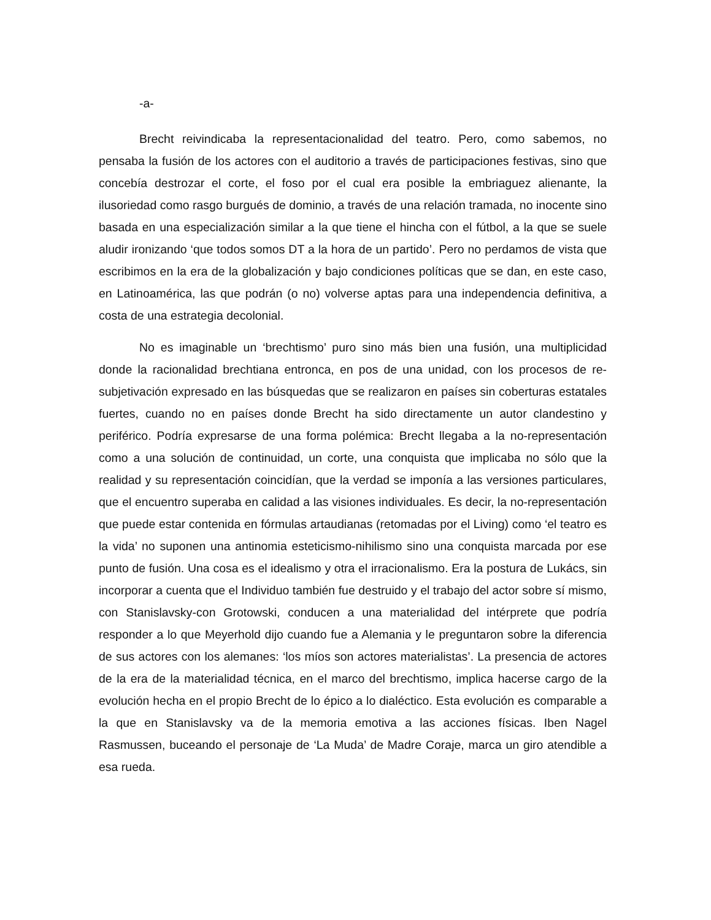-a-
Brecht reivindicaba la representacionalidad del teatro. Pero, como sabemos, no pensaba la fusión de los actores con el auditorio a través de participaciones festivas, sino que concebía destrozar el corte, el foso por el cual era posible la embriaguez alienante, la ilusoriedad como rasgo burgués de dominio, a través de una relación tramada, no inocente sino basada en una especialización similar a la que tiene el hincha con el fútbol, a la que se suele aludir ironizando ‘que todos somos DT a la hora de un partido’. Pero no perdamos de vista que escribimos en la era de la globalización y bajo condiciones políticas que se dan, en este caso, en Latinoamérica, las que podrán (o no) volverse aptas para una independencia definitiva, a costa de una estrategia decolonial.
No es imaginable un ‘brechtismo’ puro sino más bien una fusión, una multiplicidad donde la racionalidad brechtiana entronca, en pos de una unidad, con los procesos de re-subjetivación expresado en las búsquedas que se realizaron en países sin coberturas estatales fuertes, cuando no en países donde Brecht ha sido directamente un autor clandestino y periférico. Podría expresarse de una forma polémica: Brecht llegaba a la no-representación como a una solución de continuidad, un corte, una conquista que implicaba no sólo que la realidad y su representación coincidían, que la verdad se imponía a las versiones particulares, que el encuentro superaba en calidad a las visiones individuales. Es decir, la no-representación que puede estar contenida en fórmulas artaudianas (retomadas por el Living) como ‘el teatro es la vida’ no suponen una antinomia esteticismo-nihilismo sino una conquista marcada por ese punto de fusión. Una cosa es el idealismo y otra el irracionalismo. Era la postura de Lukács, sin incorporar a cuenta que el Individuo también fue destruido y el trabajo del actor sobre sí mismo, con Stanislavsky-con Grotowski, conducen a una materialidad del intérprete que podría responder a lo que Meyerhold dijo cuando fue a Alemania y le preguntaron sobre la diferencia de sus actores con los alemanes: ‘los míos son actores materialistas’. La presencia de actores de la era de la materialidad técnica, en el marco del brechtismo, implica hacerse cargo de la evolución hecha en el propio Brecht de lo épico a lo dialéctico. Esta evolución es comparable a la que en Stanislavsky va de la memoria emotiva a las acciones físicas. Iben Nagel Rasmussen, buceando el personaje de ‘La Muda’ de Madre Coraje, marca un giro atendible a esa rueda.